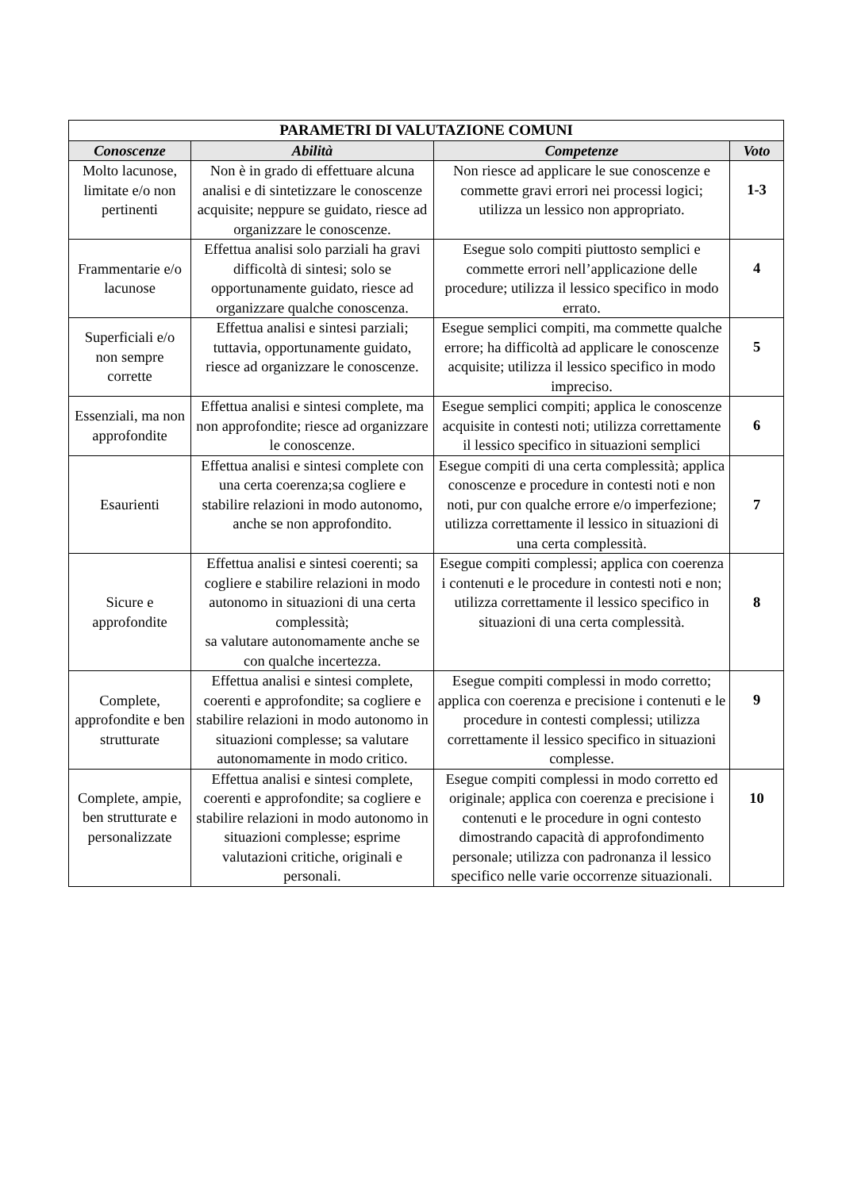| PARAMETRI DI VALUTAZIONE COMUNI | | | |
| --- | --- | --- | --- |
| Conoscenze | Abilità | Competenze | Voto |
| Molto lacunose, limitate e/o non pertinenti | Non è in grado di effettuare alcuna analisi e di sintetizzare le conoscenze acquisite; neppure se guidato, riesce ad organizzare le conoscenze. | Non riesce ad applicare le sue conoscenze e commette gravi errori nei processi logici; utilizza un lessico non appropriato. | 1-3 |
| Frammentarie e/o lacunose | Effettua analisi solo parziali ha gravi difficoltà di sintesi; solo se opportunamente guidato, riesce ad organizzare qualche conoscenza. | Esegue solo compiti piuttosto semplici e commette errori nell’applicazione delle procedure; utilizza il lessico specifico in modo errato. | 4 |
| Superficiali e/o non sempre corrette | Effettua analisi e sintesi parziali; tuttavia, opportunamente guidato, riesce ad organizzare le conoscenze. | Esegue semplici compiti, ma commette qualche errore; ha difficoltà ad applicare le conoscenze acquisite; utilizza il lessico specifico in modo impreciso. | 5 |
| Essenziali, ma non approfondite | Effettua analisi e sintesi complete, ma non approfondite; riesce ad organizzare le conoscenze. | Esegue semplici compiti; applica le conoscenze acquisite in contesti noti; utilizza correttamente il lessico specifico in situazioni semplici | 6 |
| Esaurienti | Effettua analisi e sintesi complete con una certa coerenza;sa cogliere e stabilire relazioni in modo autonomo, anche se non approfondito. | Esegue compiti di una certa complessità; applica conoscenze e procedure in contesti noti e non noti, pur con qualche errore e/o imperfezione; utilizza correttamente il lessico in situazioni di una certa complessità. | 7 |
| Sicure e approfondite | Effettua analisi e sintesi coerenti; sa cogliere e stabilire relazioni in modo autonomo in situazioni di una certa complessità; sa valutare autonomamente anche se con qualche incertezza. | Esegue compiti complessi; applica con coerenza i contenuti e le procedure in contesti noti e non; utilizza correttamente il lessico specifico in situazioni di una certa complessità. | 8 |
| Complete, approfondite e ben strutturate | Effettua analisi e sintesi complete, coerenti e approfondite; sa cogliere e stabilire relazioni in modo autonomo in situazioni complesse; sa valutare autonomamente in modo critico. | Esegue compiti complessi in modo corretto; applica con coerenza e precisione i contenuti e le procedure in contesti complessi; utilizza correttamente il lessico specifico in situazioni complesse. | 9 |
| Complete, ampie, ben strutturate e personalizzate | Effettua analisi e sintesi complete, coerenti e approfondite; sa cogliere e stabilire relazioni in modo autonomo in situazioni complesse; esprime valutazioni critiche, originali e personali. | Esegue compiti complessi in modo corretto ed originale; applica con coerenza e precisione i contenuti e le procedure in ogni contesto dimostrando capacità di approfondimento personale; utilizza con padronanza il lessico specifico nelle varie occorrenze situazionali. | 10 |